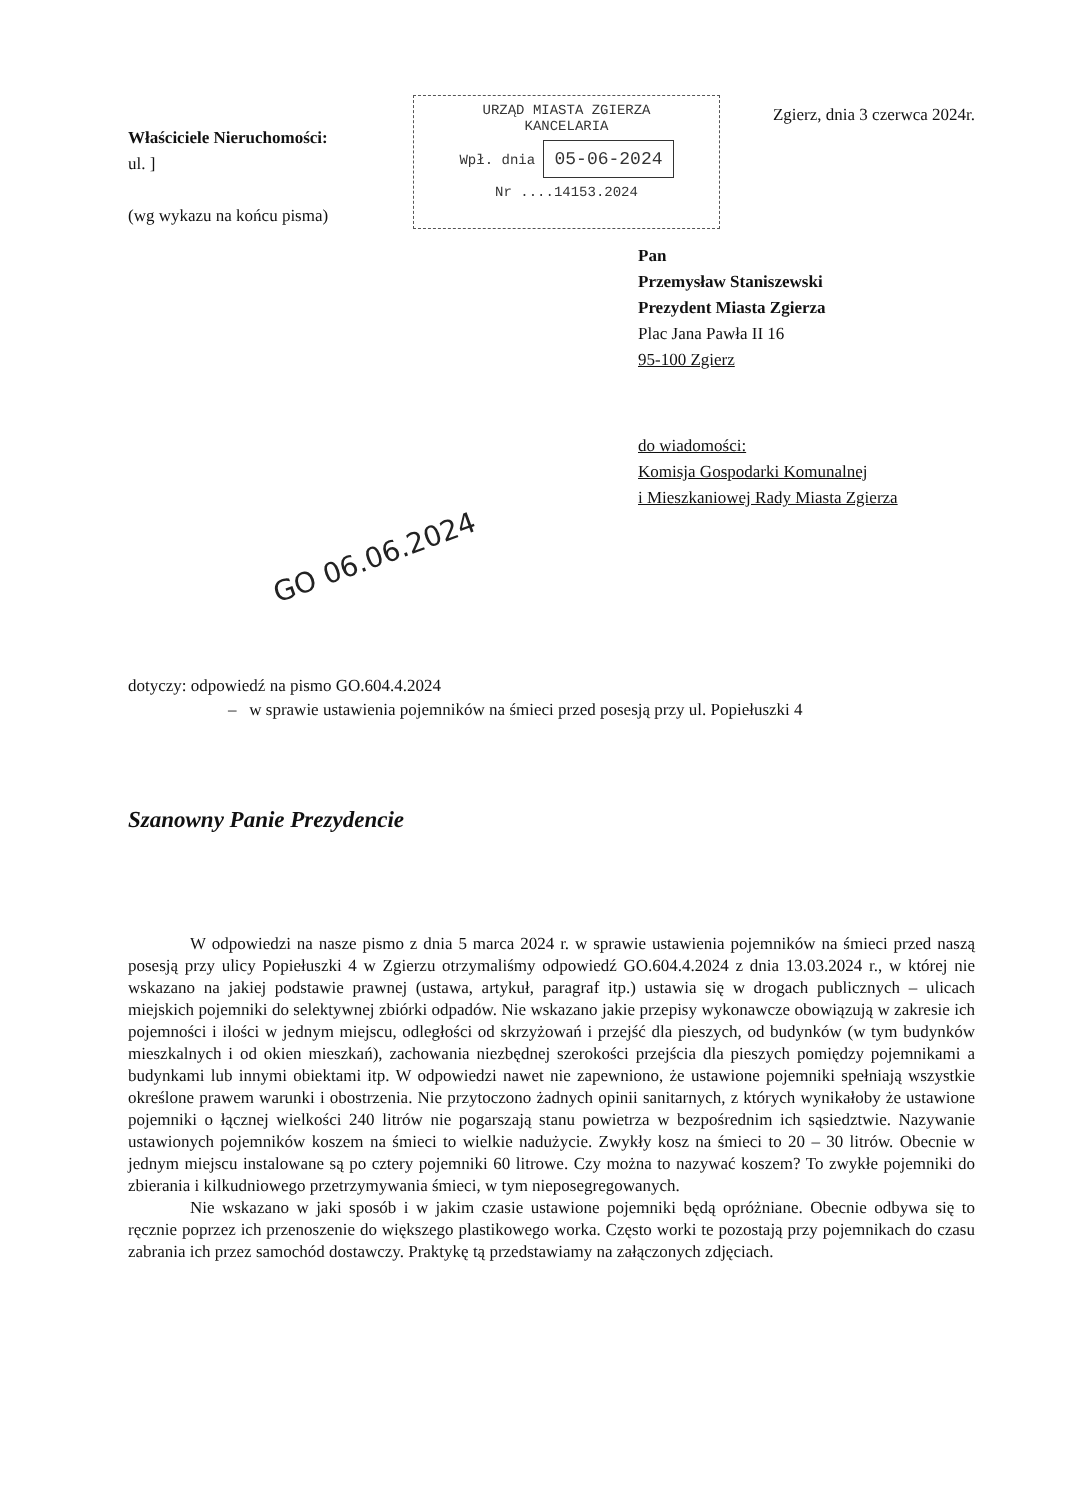Właściciele Nieruchomości:
ul. ]
(wg wykazu na końcu pisma)
URZĄD MIASTA ZGIERZA
KANCELARIA
Wpł. dnia 05-06-2024
Nr ....14153.2024
Zgierz, dnia 3 czerwca 2024r.
Pan
Przemysław Staniszewski
Prezydent Miasta Zgierza
Plac Jana Pawła II 16
95-100 Zgierz
do wiadomości:
Komisja Gospodarki Komunalnej
i Mieszkaniowej Rady Miasta Zgierza
GO 06.06.2024
dotyczy: odpowiedź na pismo GO.604.4.2024
– w sprawie ustawienia pojemników na śmieci przed posesją przy ul. Popiełuszki 4
Szanowny Panie Prezydencie
W odpowiedzi na nasze pismo z dnia 5 marca 2024 r. w sprawie ustawienia pojemników na śmieci przed naszą posesją przy ulicy Popiełuszki 4 w Zgierzu otrzymaliśmy odpowiedź GO.604.4.2024 z dnia 13.03.2024 r., w której nie wskazano na jakiej podstawie prawnej (ustawa, artykuł, paragraf itp.) ustawia się w drogach publicznych – ulicach miejskich pojemniki do selektywnej zbiórki odpadów. Nie wskazano jakie przepisy wykonawcze obowiązują w zakresie ich pojemności i ilości w jednym miejscu, odległości od skrzyżowań i przejść dla pieszych, od budynków (w tym budynków mieszkalnych i od okien mieszkań), zachowania niezbędnej szerokości przejścia dla pieszych pomiędzy pojemnikami a budynkami lub innymi obiektami itp. W odpowiedzi nawet nie zapewniono, że ustawione pojemniki spełniają wszystkie określone prawem warunki i obostrzenia. Nie przytoczono żadnych opinii sanitarnych, z których wynikałoby że ustawione pojemniki o łącznej wielkości 240 litrów nie pogarszają stanu powietrza w bezpośrednim ich sąsiedztwie. Nazywanie ustawionych pojemników koszem na śmieci to wielkie nadużycie. Zwykły kosz na śmieci to 20 – 30 litrów. Obecnie w jednym miejscu instalowane są po cztery pojemniki 60 litrowe. Czy można to nazywać koszem? To zwykłe pojemniki do zbierania i kilkudniowego przetrzymywania śmieci, w tym nieposegregowanych.
Nie wskazano w jaki sposób i w jakim czasie ustawione pojemniki będą opróżniane. Obecnie odbywa się to ręcznie poprzez ich przenoszenie do większego plastikowego worka. Często worki te pozostają przy pojemnikach do czasu zabrania ich przez samochód dostawczy. Praktykę tą przedstawiamy na załączonych zdjęciach.